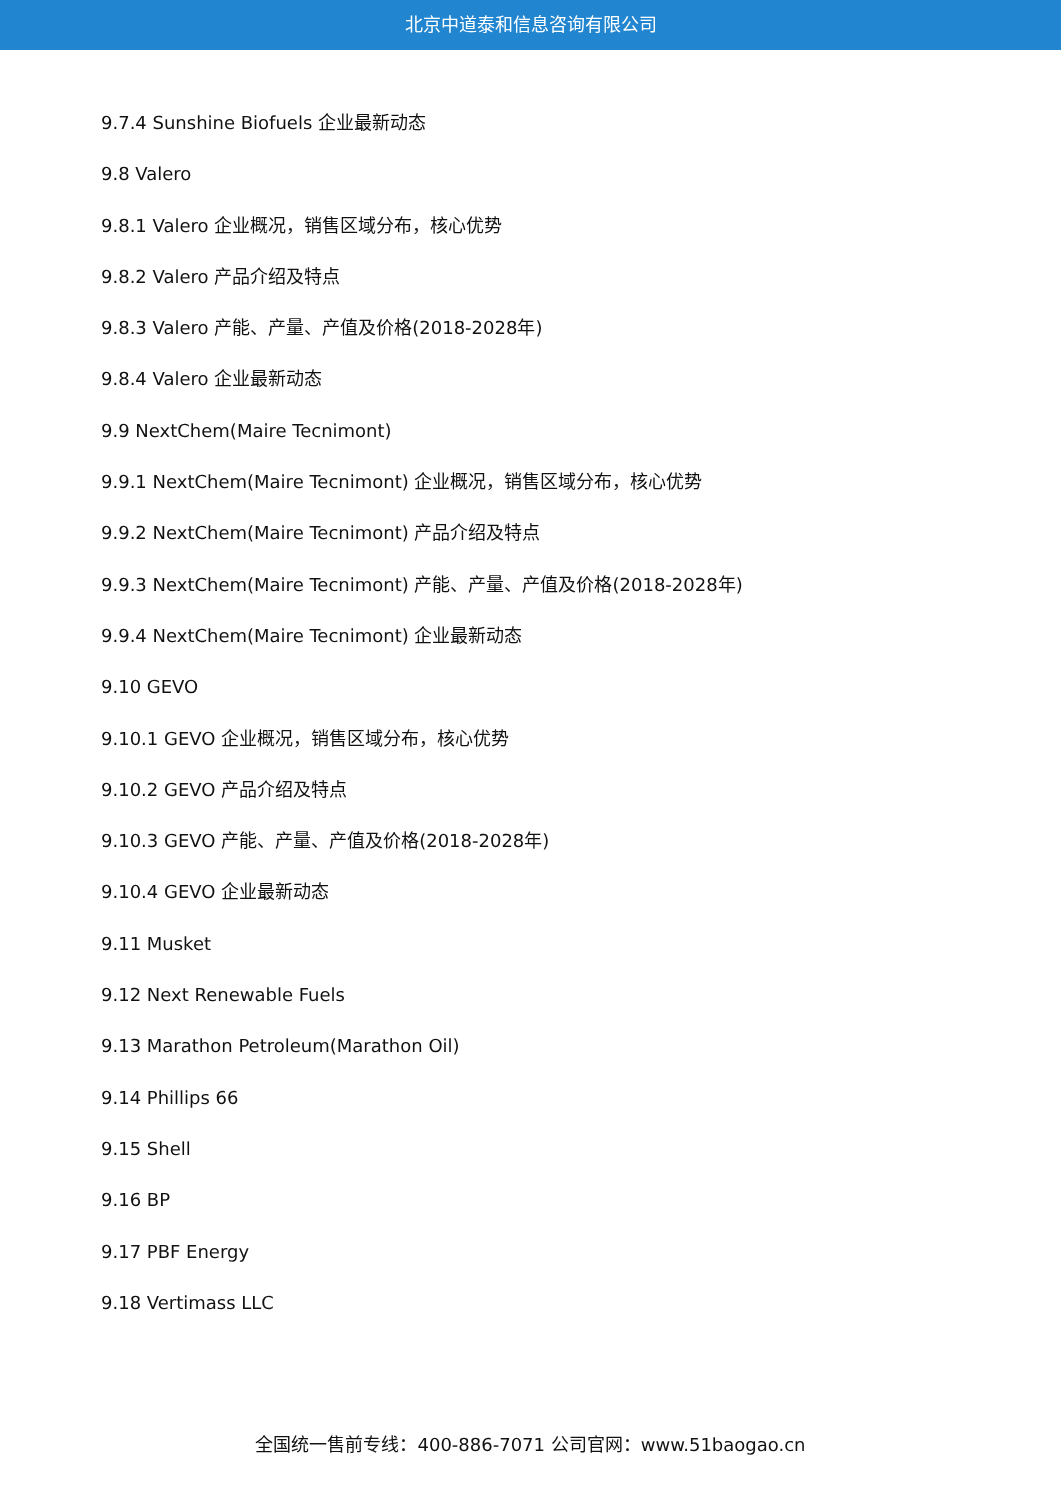北京中道泰和信息咨询有限公司
9.7.4 Sunshine Biofuels 企业最新动态
9.8 Valero
9.8.1 Valero 企业概况，销售区域分布，核心优势
9.8.2 Valero 产品介绍及特点
9.8.3 Valero 产能、产量、产值及价格(2018-2028年)
9.8.4 Valero 企业最新动态
9.9 NextChem(Maire Tecnimont)
9.9.1 NextChem(Maire Tecnimont) 企业概况，销售区域分布，核心优势
9.9.2 NextChem(Maire Tecnimont) 产品介绍及特点
9.9.3 NextChem(Maire Tecnimont) 产能、产量、产值及价格(2018-2028年)
9.9.4 NextChem(Maire Tecnimont) 企业最新动态
9.10 GEVO
9.10.1 GEVO 企业概况，销售区域分布，核心优势
9.10.2 GEVO 产品介绍及特点
9.10.3 GEVO 产能、产量、产值及价格(2018-2028年)
9.10.4 GEVO 企业最新动态
9.11 Musket
9.12 Next Renewable Fuels
9.13 Marathon Petroleum(Marathon Oil)
9.14 Phillips 66
9.15 Shell
9.16 BP
9.17 PBF Energy
9.18 Vertimass LLC
全国统一售前专线：400-886-7071 公司官网：www.51baogao.cn